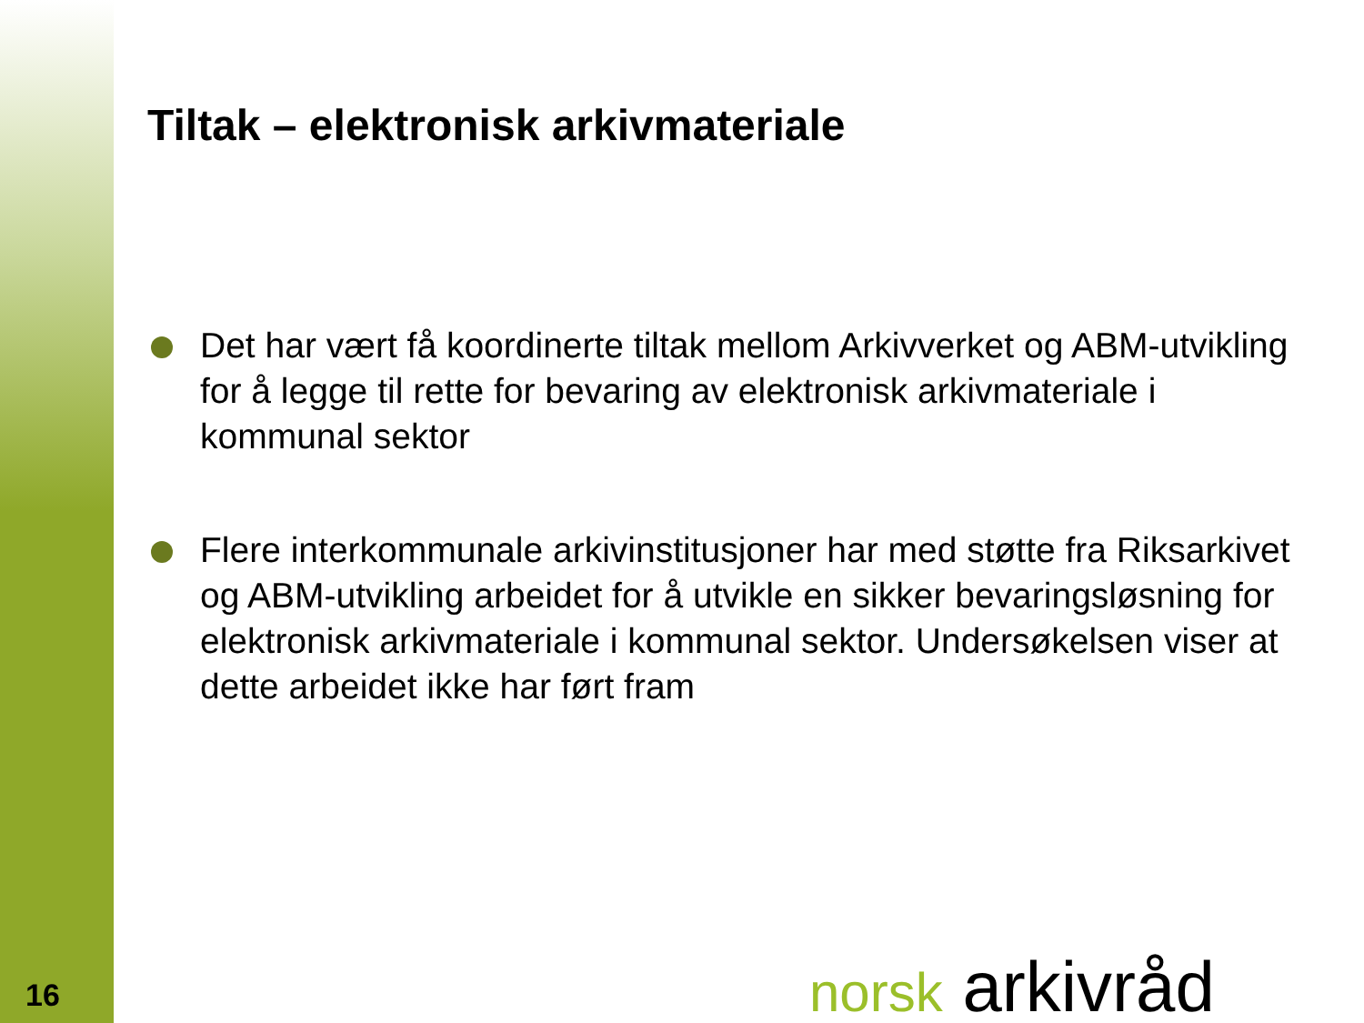Tiltak – elektronisk arkivmateriale
Det har vært få koordinerte tiltak mellom Arkivverket og ABM-utvikling for å legge til rette for bevaring av elektronisk arkivmateriale i kommunal sektor
Flere interkommunale arkivinstitusjoner har med støtte fra Riksarkivet og ABM-utvikling arbeidet for å utvikle en sikker bevaringsløsning for elektronisk arkivmateriale i kommunal sektor. Undersøkelsen viser at dette arbeidet ikke har ført fram
16 norsk arkivråd